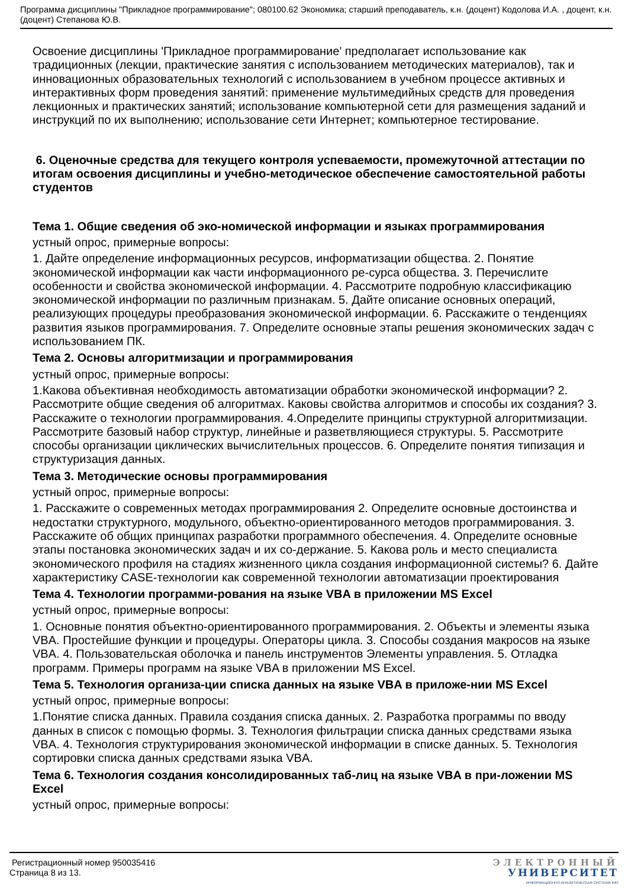Программа дисциплины "Прикладное программирование"; 080100.62 Экономика; старший преподаватель, к.н. (доцент) Кодолова И.А. , доцент, к.н. (доцент) Степанова Ю.В.
Освоение дисциплины 'Прикладное программирование' предполагает использование как традиционных (лекции, практические занятия с использованием методических материалов), так и инновационных образовательных технологий с использованием в учебном процессе активных и интерактивных форм проведения занятий: применение мультимедийных средств для проведения лекционных и практических занятий; использование компьютерной сети для размещения заданий и инструкций по их выполнению; использование сети Интернет; компьютерное тестирование.
6. Оценочные средства для текущего контроля успеваемости, промежуточной аттестации по итогам освоения дисциплины и учебно-методическое обеспечение самостоятельной работы студентов
Тема 1. Общие сведения об эко-номической информации и языках программирования
устный опрос, примерные вопросы:
1. Дайте определение информационных ресурсов, информатизации общества. 2. Понятие экономической информации как части информационного ре-сурса общества. 3. Перечислите особенности и свойства экономической информации. 4. Рассмотрите подробную классификацию экономической информации по различным признакам. 5. Дайте описание основных операций, реализующих процедуры преобразования экономической информации. 6. Расскажите о тенденциях развития языков программирования. 7. Определите основные этапы решения экономических задач с использованием ПК.
Тема 2. Основы алгоритмизации и программирования
устный опрос, примерные вопросы:
1.Какова объективная необходимость автоматизации обработки экономической информации? 2. Рассмотрите общие сведения об алгоритмах. Каковы свойства алгоритмов и способы их создания? 3. Расскажите о технологии программирования. 4.Определите принципы структурной алгоритмизации. Рассмотрите базовый набор структур, линейные и разветвляющиеся структуры. 5. Рассмотрите способы организации циклических вычислительных процессов. 6. Определите понятия типизация и структуризация данных.
Тема 3. Методические основы программирования
устный опрос, примерные вопросы:
1. Расскажите о современных методах программирования 2. Определите основные достоинства и недостатки структурного, модульного, объектно-ориентированного методов программирования. 3. Расскажите об общих принципах разработки программного обеспечения. 4. Определите основные этапы постановка экономических задач и их со-держание. 5. Какова роль и место специалиста экономического профиля на стадиях жизненного цикла создания информационной системы? 6. Дайте характеристику CASE-технологии как современной технологии автоматизации проектирования
Тема 4. Технологии программи-рования на языке VBA в приложении MS Excel
устный опрос, примерные вопросы:
1. Основные понятия объектно-ориентированного программирования. 2. Объекты и элементы языка VBA. Простейшие функции и процедуры. Операторы цикла. 3. Способы создания макросов на языке VBA. 4. Пользовательская оболочка и панель инструментов Элементы управления. 5. Отладка программ. Примеры программ на языке VBA в приложении MS Excel.
Тема 5. Технология организа-ции списка данных на языке VBA в приложе-нии MS Excel
устный опрос, примерные вопросы:
1.Понятие списка данных. Правила создания списка данных. 2. Разработка программы по вводу данных в список с помощью формы. 3. Технология фильтрации списка данных средствами языка VBA. 4. Технология структурирования экономической информации в списке данных. 5. Технология сортировки списка данных средствами языка VBA.
Тема 6. Технология создания консолидированных таб-лиц на языке VBA в при-ложении MS Excel
устный опрос, примерные вопросы:
Регистрационный номер 950035416
Страница 8 из 13.
ЭЛЕКТРОННЫЙ
УНИВЕРСИТЕТ
ИНФОРМАЦИОННО-АНАЛИТИЧЕСКАЯ СИСТЕМА КФУ